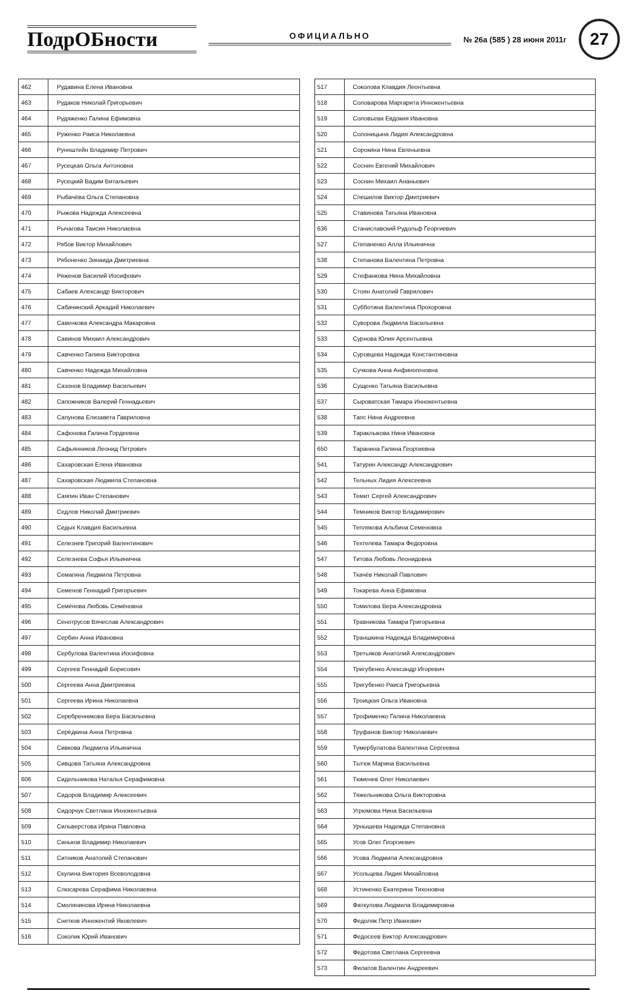ПодрОБности
ОФИЦИАЛЬНО № 26а (585 ) 28 июня 2011г
27
| 462 | Рудавина Елена Ивановна |
| 463 | Рудаков Николай Григорьевич |
| 464 | Рудяженко Галина Ефимовна |
| 465 | Руженко Раиса Николаевна |
| 466 | Руннштейн Владимир Петрович |
| 467 | Русецкая Ольга Антоновна |
| 468 | Русецкий Вадим Витальевич |
| 469 | Рыбачёва Ольга Степановна |
| 470 | Рыжова Надежда Алексеевна |
| 471 | Рычагова Таисия Николаевна |
| 472 | Рябов Виктор Михайлович |
| 473 | Рябоненко Зинаида Дмитриевна |
| 474 | Ряженов Василий Иосифович |
| 475 | Сабаев Александр Викторович |
| 476 | Сабачинский Аркадий Николаевич |
| 477 | Савенкова Александра Макаровна |
| 478 | Савинов Михаил Александрович |
| 479 | Савченко Галина Викторовна |
| 480 | Савченко Надежда Михайловна |
| 481 | Сазонов Владимир Васильевич |
| 482 | Сапожников Валерий Геннадьевич |
| 483 | Сапунова Елизавета Гавриловна |
| 484 | Сафонова Галина Гордеевна |
| 485 | Сафьянников Леонид Петрович |
| 486 | Сахаровская Елена Ивановна |
| 487 | Сахаровская Людмила Степановна |
| 488 | Саяпин Иван Степанович |
| 489 | Седлов Николай Дмитриевич |
| 490 | Седых Клавдия Васильевна |
| 491 | Селезнев Григорий Валентинович |
| 492 | Селезнева Софья Ильинична |
| 493 | Семагина Людмила Петровна |
| 494 | Семенов Геннадий Григорьевич |
| 495 | Семёнова Любовь Семёновна |
| 496 | Сенотрусов Вячеслав Александрович |
| 497 | Сербин Анна Ивановна |
| 498 | Сербулова Валентина Иосифовна |
| 499 | Сергеев Геннадий Борисович |
| 500 | Сергеева Анна Дмитриевна |
| 501 | Сергеева Ирина Николаевна |
| 502 | Серебренникова Вера Васильевна |
| 503 | Серёдкина Анна Петровна |
| 504 | Сивкова Людмила Ильинична |
| 505 | Сивцова Татьяна Александровна |
| 606 | Сидельникова Наталья Серафимовна |
| 507 | Сидоров Владимир Алексеевич |
| 508 | Сидорчук Светлана Иннокентьевна |
| 509 | Сильверстова Ирина Павловна |
| 510 | Синьков Владимир Николаевич |
| 511 | Ситников Анатолий Степанович |
| 512 | Скулина Виктория Всеволодовна |
| 513 | Слюсарева Серафима Николаевна |
| 514 | Смолянинова Ирина Николаевна |
| 515 | Снетков Иннокентий Яковлевич |
| 516 | Соколик Юрий Иванович |
| 517 | Соколова Клавдия Леонтьевна |
| 518 | Соловарова Маргарита Иннокентьевна |
| 519 | Соловьева Евдокия Ивановна |
| 520 | Солоницына Лидия Александровна |
| 521 | Сорокина Нина Евгеньевна |
| 522 | Соснин Евгений Михайлович |
| 523 | Соснин Михаил Ананьевич |
| 524 | Спешилов Виктор Дмитриевич |
| 525 | Ставинова Татьяна Ивановна |
| 636 | Станиславский Рудольф Георгиевич |
| 527 | Степаненко Алла Ильинична |
| 538 | Степанова Валентина Петровна |
| 529 | Стефанкова Нина Михайловна |
| 530 | Стоян Анатолий Гаврилович |
| 531 | Субботина Валентина Прохоровна |
| 532 | Суворова Людмила Васильевна |
| 533 | Сурнова Юлия Арсентьевна |
| 534 | Суровцева Надежда Константиновна |
| 535 | Сучкова Анна Анфиногеновна |
| 536 | Сущенко Татьяна Васильевна |
| 537 | Сыроватская Тамара Иннокентьевна |
| 538 | Тапс Нина Андреевна |
| 539 | Тараклыкова Нина Ивановна |
| 650 | Таранина Галина Георгиевна |
| 541 | Татурин Александр Александрович |
| 542 | Тельных Лидия Алексеевна |
| 543 | Темит Сергей Александрович |
| 544 | Темников Виктор Владимирович |
| 545 | Теплякова Альбина Семеновна |
| 546 | Техтелева Тамара Федоровна |
| 547 | Титова Любовь Леонидовна |
| 548 | Ткачёв Николай Павлович |
| 549 | Токарева Анна Ефимовна |
| 550 | Томилова Вера Александровна |
| 551 | Травникова Тамара Григорьевна |
| 552 | Траншкина Надежда Владимировна |
| 553 | Третьяков Анатолий Александрович |
| 554 | Тригубенко Александр Игоревич |
| 555 | Тригубенко Раиса Григорьевна |
| 556 | Троицкая Ольга Ивановна |
| 557 | Трофименко Галина Николаевна |
| 558 | Труфанов Виктор Николаевич |
| 559 | Тумербулатова Валентина Сергеевна |
| 560 | Тытюк Марина Васильевна |
| 561 | Тюменев Олег Николаевич |
| 562 | Тяжельникова Ольга Викторовна |
| 563 | Угрюмова Нина Васильевна |
| 564 | Урнышева Надежда Степановна |
| 565 | Усов Олег Георгиевич |
| 566 | Усова Людмила Александровна |
| 567 | Усольцева Лидия Михайловна |
| 568 | Устиненко Екатерина Тихоновна |
| 569 | Фаткулова Людмила Владимировна |
| 570 | Федоляк Петр Иванович |
| 571 | Федосеев Виктор Александрович |
| 572 | Федотова Светлана Сергеевна |
| 573 | Филатов Валентин Андреевич |